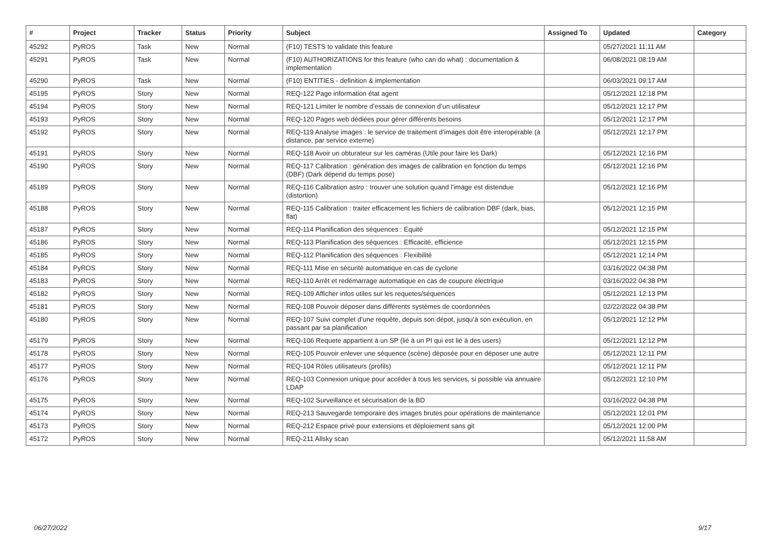| # | Project | Tracker | Status | Priority | Subject | Assigned To | Updated | Category |
| --- | --- | --- | --- | --- | --- | --- | --- | --- |
| 45292 | PyROS | Task | New | Normal | (F10) TESTS to validate this feature | | 05/27/2021 11:11 AM | |
| 45291 | PyROS | Task | New | Normal | (F10) AUTHORIZATIONS for this feature (who can do what) : documentation & implementation | | 06/08/2021 08:19 AM | |
| 45290 | PyROS | Task | New | Normal | (F10) ENTITIES - definition & implementation | | 06/03/2021 09:17 AM | |
| 45195 | PyROS | Story | New | Normal | REQ-122 Page information état agent | | 05/12/2021 12:18 PM | |
| 45194 | PyROS | Story | New | Normal | REQ-121 Limiter le nombre d’essais de connexion d’un utilisateur | | 05/12/2021 12:17 PM | |
| 45193 | PyROS | Story | New | Normal | REQ-120 Pages web dédiées pour gérer différents besoins | | 05/12/2021 12:17 PM | |
| 45192 | PyROS | Story | New | Normal | REQ-119 Analyse images : le service de traitement d’images doit être interopérable (à distance, par service externe) | | 05/12/2021 12:17 PM | |
| 45191 | PyROS | Story | New | Normal | REQ-118 Avoir un obturateur sur les caméras (Utile pour faire les Dark) | | 05/12/2021 12:16 PM | |
| 45190 | PyROS | Story | New | Normal | REQ-117 Calibration : génération des images de calibration en fonction du temps (DBF) (Dark dépend du temps pose) | | 05/12/2021 12:16 PM | |
| 45189 | PyROS | Story | New | Normal | REQ-116 Calibration astro : trouver une solution quand l’image est distendue (distortion) | | 05/12/2021 12:16 PM | |
| 45188 | PyROS | Story | New | Normal | REQ-115 Calibration : traiter efficacement les fichiers de calibration DBF (dark, bias, flat) | | 05/12/2021 12:15 PM | |
| 45187 | PyROS | Story | New | Normal | REQ-114 Planification des séquences : Equité | | 05/12/2021 12:15 PM | |
| 45186 | PyROS | Story | New | Normal | REQ-113 Planification des séquences : Efficacité, efficience | | 05/12/2021 12:15 PM | |
| 45185 | PyROS | Story | New | Normal | REQ-112 Planification des séquences : Flexibilité | | 05/12/2021 12:14 PM | |
| 45184 | PyROS | Story | New | Normal | REQ-111 Mise en sécurité automatique en cas de cyclone | | 03/16/2022 04:38 PM | |
| 45183 | PyROS | Story | New | Normal | REQ-110 Arrêt et redémarrage automatique en cas de coupure électrique | | 03/16/2022 04:38 PM | |
| 45182 | PyROS | Story | New | Normal | REQ-109 Afficher infos utiles sur les requetes/séquences | | 05/12/2021 12:13 PM | |
| 45181 | PyROS | Story | New | Normal | REQ-108 Pouvoir déposer dans différents systèmes de coordonnées | | 02/22/2022 04:38 PM | |
| 45180 | PyROS | Story | New | Normal | REQ-107 Suivi complet d’une requête, depuis son dépot, jusqu’à son exécution, en passant par sa planification | | 05/12/2021 12:12 PM | |
| 45179 | PyROS | Story | New | Normal | REQ-106 Requete appartient à un SP (lié à un PI qui est lié à des users) | | 05/12/2021 12:12 PM | |
| 45178 | PyROS | Story | New | Normal | REQ-105 Pouvoir enlever une séquence (scène) déposée pour en déposer une autre | | 05/12/2021 12:11 PM | |
| 45177 | PyROS | Story | New | Normal | REQ-104 Rôles utilisateurs (profils) | | 05/12/2021 12:11 PM | |
| 45176 | PyROS | Story | New | Normal | REQ-103 Connexion unique pour accéder à tous les services, si possible via annuaire LDAP | | 05/12/2021 12:10 PM | |
| 45175 | PyROS | Story | New | Normal | REQ-102 Surveillance et sécurisation de la BD | | 03/16/2022 04:38 PM | |
| 45174 | PyROS | Story | New | Normal | REQ-213 Sauvegarde temporaire des images brutes pour opérations de maintenance | | 05/12/2021 12:01 PM | |
| 45173 | PyROS | Story | New | Normal | REQ-212 Espace privé pour extensions et déploiement sans git | | 05/12/2021 12:00 PM | |
| 45172 | PyROS | Story | New | Normal | REQ-211 Allsky scan | | 05/12/2021 11:58 AM | |
06/27/2022 9/17